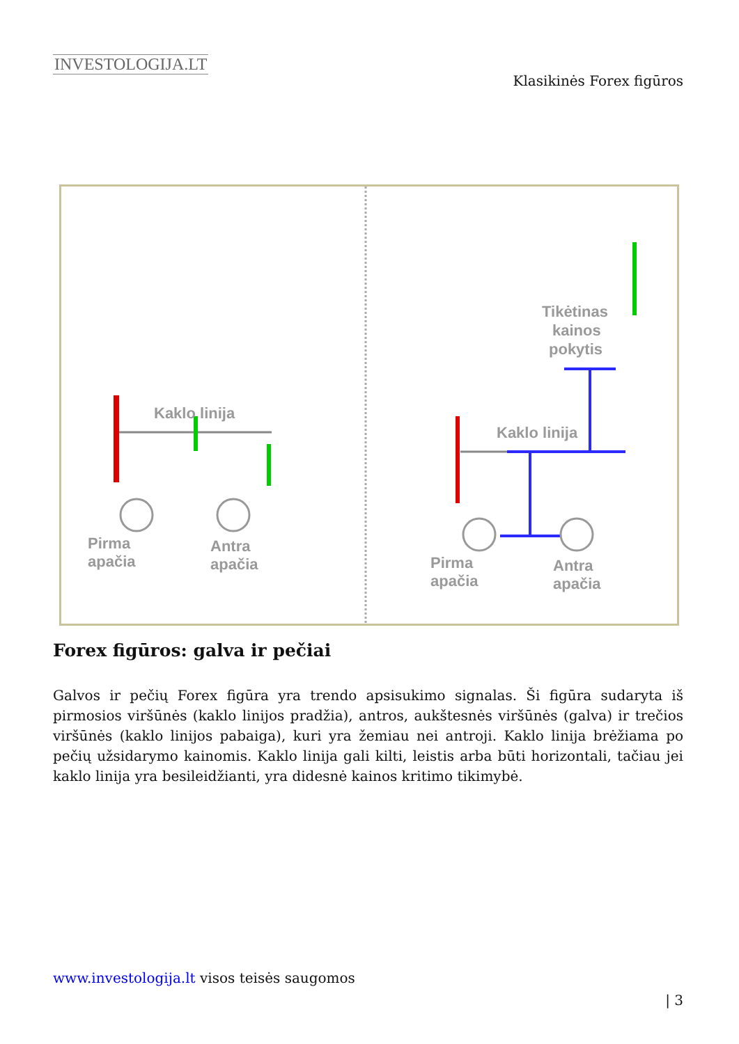INVESTOLOGIJA.LT
Klasikinės Forex figūros
Kaklo linija
Pirma
apačia
Antra
apačia
Kaklo linija
Tikėtinas
kainos
pokytis
Pirma
apačia
Antra
apačia
Forex figūros: galva ir pečiai
Galvos ir pečių Forex figūra yra trendo apsisukimo signalas. Ši figūra sudaryta iš pirmosios viršūnės (kaklo linijos pradžia), antros, aukštesnės viršūnės (galva) ir trečios viršūnės (kaklo linijos pabaiga), kuri yra žemiau nei antroji. Kaklo linija brėžiama po pečių užsidarymo kainomis. Kaklo linija gali kilti, leistis arba būti horizontali, tačiau jei kaklo linija yra besileidžianti, yra didesnė kainos kritimo tikimybė.
www.investologija.lt visos teisės saugomos
| 3